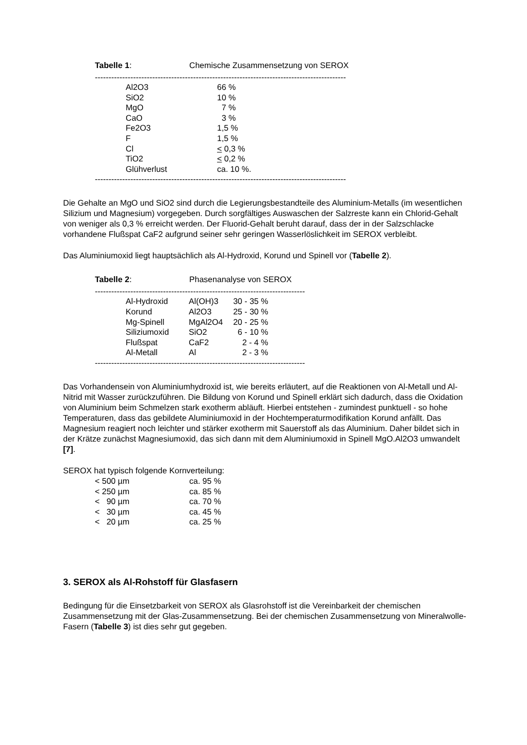Tabelle 1: Chemische Zusammensetzung von SEROX
--------------------------------------------------------------------------------------------
| Al2O3 | 66 % |
| SiO2 | 10 % |
| MgO | 7 % |
| CaO | 3 % |
| Fe2O3 | 1,5 % |
| F | 1,5 % |
| Cl | < 0,3 % |
| TiO2 | < 0,2 % |
| Glühverlust | ca. 10 %. |
--------------------------------------------------------------------------------------------
Die Gehalte an MgO und SiO2 sind durch die Legierungsbestandteile des Aluminium-Metalls (im wesentlichen Silizium und Magnesium) vorgegeben. Durch sorgfältiges Auswaschen der Salzreste kann ein Chlorid-Gehalt von weniger als 0,3 % erreicht werden. Der Fluorid-Gehalt beruht darauf, dass der in der Salzschlacke vorhandene Flußspat CaF2 aufgrund seiner sehr geringen Wasserlöslichkeit im SEROX verbleibt.
Das Aluminiumoxid liegt hauptsächlich als Al-Hydroxid, Korund und Spinell vor (Tabelle 2).
Tabelle 2: Phasenanalyse von SEROX
-----------------------------------------------------------------------------
| Al-Hydroxid | Al(OH)3 | 30 - 35 % |
| Korund | Al2O3 | 25 - 30 % |
| Mg-Spinell | MgAl2O4 | 20 - 25 % |
| Siliziumoxid | SiO2 | 6 - 10 % |
| Flußspat | CaF2 | 2 - 4 % |
| Al-Metall | Al | 2 - 3 % |
-----------------------------------------------------------------------------
Das Vorhandensein von Aluminiumhydroxid ist, wie bereits erläutert, auf die Reaktionen von Al-Metall und Al-Nitrid mit Wasser zurückzuführen. Die Bildung von Korund und Spinell erklärt sich dadurch, dass die Oxidation von Aluminium beim Schmelzen stark exotherm abläuft. Hierbei entstehen - zumindest punktuell - so hohe Temperaturen, dass das gebildete Aluminiumoxid in der Hochtemperaturmodifikation Korund anfällt. Das Magnesium reagiert noch leichter und stärker exotherm mit Sauerstoff als das Aluminium. Daher bildet sich in der Krätze zunächst Magnesiumoxid, das sich dann mit dem Aluminiumoxid in Spinell MgO.Al2O3 umwandelt [7].
SEROX hat typisch folgende Kornverteilung:
| < 500 µm | ca. 95 % |
| < 250 µm | ca. 85 % |
| < 90 µm | ca. 70 % |
| < 30 µm | ca. 45 % |
| < 20 µm | ca. 25 % |
3. SEROX als Al-Rohstoff für Glasfasern
Bedingung für die Einsetzbarkeit von SEROX als Glasrohstoff ist die Vereinbarkeit der chemischen Zusammensetzung mit der Glas-Zusammensetzung. Bei der chemischen Zusammensetzung von Mineralwolle-Fasern (Tabelle 3) ist dies sehr gut gegeben.